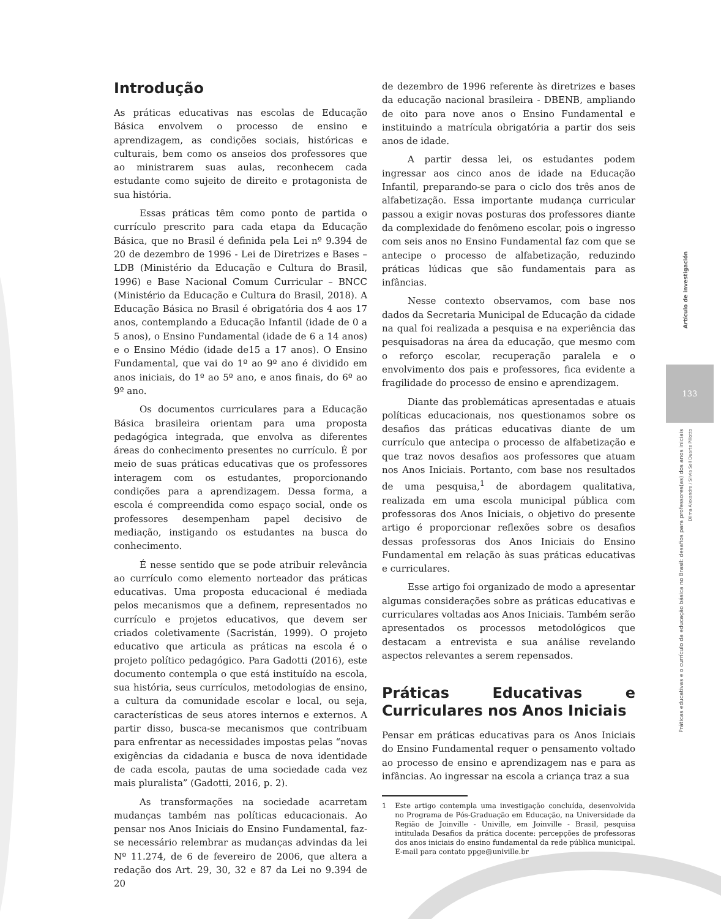Artículo de investigación
133
Práticas educativas e o currículo da educação básica no Brasil: desafios para professores(as) dos anos iniciais
Dilma Alexandre / Silvia Sell Duarte Pillotto
Introdução
As práticas educativas nas escolas de Educação Básica envolvem o processo de ensino e aprendizagem, as condições sociais, históricas e culturais, bem como os anseios dos professores que ao ministrarem suas aulas, reconhecem cada estudante como sujeito de direito e protagonista de sua história.
Essas práticas têm como ponto de partida o currículo prescrito para cada etapa da Educação Básica, que no Brasil é definida pela Lei nº 9.394 de 20 de dezembro de 1996 - Lei de Diretrizes e Bases – LDB (Ministério da Educação e Cultura do Brasil, 1996) e Base Nacional Comum Curricular – BNCC (Ministério da Educação e Cultura do Brasil, 2018). A Educação Básica no Brasil é obrigatória dos 4 aos 17 anos, contemplando a Educação Infantil (idade de 0 a 5 anos), o Ensino Fundamental (idade de 6 a 14 anos) e o Ensino Médio (idade de15 a 17 anos). O Ensino Fundamental, que vai do 1º ao 9º ano é dividido em anos iniciais, do 1º ao 5º ano, e anos finais, do 6º ao 9º ano.
Os documentos curriculares para a Educação Básica brasileira orientam para uma proposta pedagógica integrada, que envolva as diferentes áreas do conhecimento presentes no currículo. É por meio de suas práticas educativas que os professores interagem com os estudantes, proporcionando condições para a aprendizagem. Dessa forma, a escola é compreendida como espaço social, onde os professores desempenham papel decisivo de mediação, instigando os estudantes na busca do conhecimento.
É nesse sentido que se pode atribuir relevância ao currículo como elemento norteador das práticas educativas. Uma proposta educacional é mediada pelos mecanismos que a definem, representados no currículo e projetos educativos, que devem ser criados coletivamente (Sacristán, 1999). O projeto educativo que articula as práticas na escola é o projeto político pedagógico. Para Gadotti (2016), este documento contempla o que está instituído na escola, sua história, seus currículos, metodologias de ensino, a cultura da comunidade escolar e local, ou seja, características de seus atores internos e externos. A partir disso, busca-se mecanismos que contribuam para enfrentar as necessidades impostas pelas “novas exigências da cidadania e busca de nova identidade de cada escola, pautas de uma sociedade cada vez mais pluralista” (Gadotti, 2016, p. 2).
As transformações na sociedade acarretam mudanças também nas políticas educacionais. Ao pensar nos Anos Iniciais do Ensino Fundamental, faz-se necessário relembrar as mudanças advindas da lei Nº 11.274, de 6 de fevereiro de 2006, que altera a redação dos Art. 29, 30, 32 e 87 da Lei no 9.394 de 20
de dezembro de 1996 referente às diretrizes e bases da educação nacional brasileira - DBENB, ampliando de oito para nove anos o Ensino Fundamental e instituindo a matrícula obrigatória a partir dos seis anos de idade.
A partir dessa lei, os estudantes podem ingressar aos cinco anos de idade na Educação Infantil, preparando-se para o ciclo dos três anos de alfabetização. Essa importante mudança curricular passou a exigir novas posturas dos professores diante da complexidade do fenômeno escolar, pois o ingresso com seis anos no Ensino Fundamental faz com que se antecipe o processo de alfabetização, reduzindo práticas lúdicas que são fundamentais para as infâncias.
Nesse contexto observamos, com base nos dados da Secretaria Municipal de Educação da cidade na qual foi realizada a pesquisa e na experiência das pesquisadoras na área da educação, que mesmo com o reforço escolar, recuperação paralela e o envolvimento dos pais e professores, fica evidente a fragilidade do processo de ensino e aprendizagem.
Diante das problemáticas apresentadas e atuais políticas educacionais, nos questionamos sobre os desafios das práticas educativas diante de um currículo que antecipa o processo de alfabetização e que traz novos desafios aos professores que atuam nos Anos Iniciais. Portanto, com base nos resultados de uma pesquisa,<sup>1</sup> de abordagem qualitativa, realizada em uma escola municipal pública com professoras dos Anos Iniciais, o objetivo do presente artigo é proporcionar reflexões sobre os desafios dessas professoras dos Anos Iniciais do Ensino Fundamental em relação às suas práticas educativas e curriculares.
Esse artigo foi organizado de modo a apresentar algumas considerações sobre as práticas educativas e curriculares voltadas aos Anos Iniciais. Também serão apresentados os processos metodológicos que destacam a entrevista e sua análise revelando aspectos relevantes a serem repensados.
Práticas Educativas e Curriculares nos Anos Iniciais
Pensar em práticas educativas para os Anos Iniciais do Ensino Fundamental requer o pensamento voltado ao processo de ensino e aprendizagem nas e para as infâncias. Ao ingressar na escola a criança traz a sua
1 Este artigo contempla uma investigação concluída, desenvolvida no Programa de Pós-Graduação em Educação, na Universidade da Região de Joinville - Univille, em Joinville - Brasil, pesquisa intitulada Desafios da prática docente: percepções de professoras dos anos iniciais do ensino fundamental da rede pública municipal. E-mail para contato ppge@univille.br